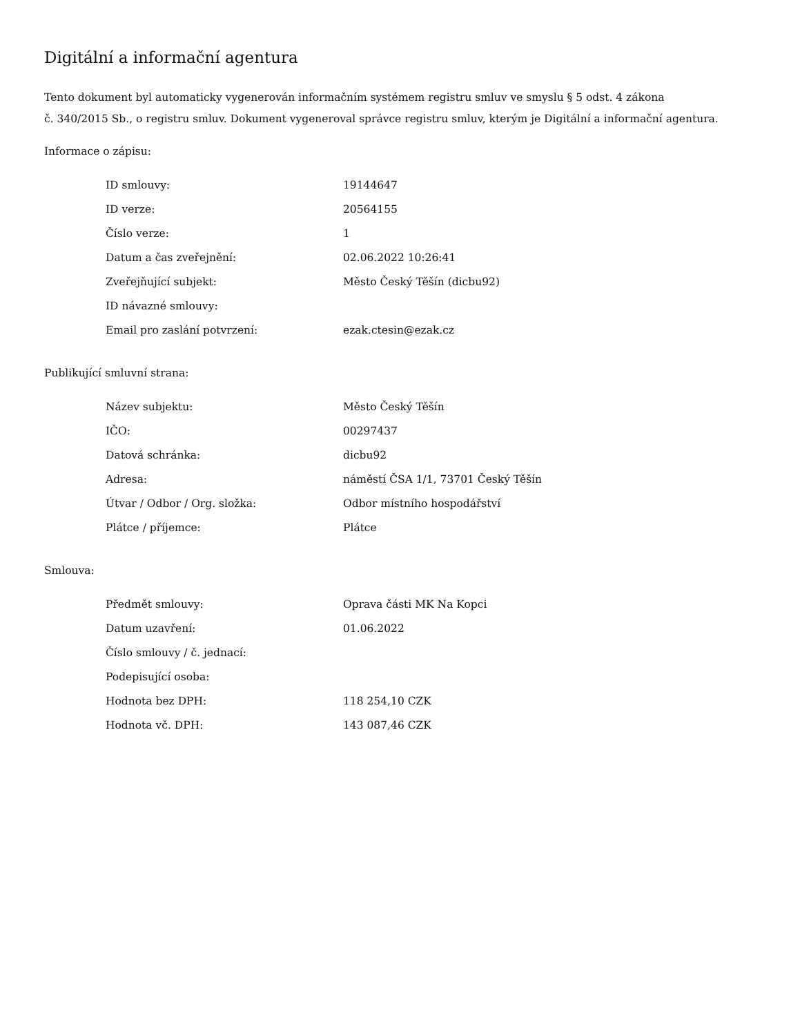Digitální a informační agentura
Tento dokument byl automaticky vygenerován informačním systémem registru smluv ve smyslu § 5 odst. 4 zákona
č. 340/2015 Sb., o registru smluv. Dokument vygeneroval správce registru smluv, kterým je Digitální a informační agentura.
Informace o zápisu:
| ID smlouvy: | 19144647 |
| ID verze: | 20564155 |
| Číslo verze: | 1 |
| Datum a čas zveřejnění: | 02.06.2022 10:26:41 |
| Zveřejňující subjekt: | Město Český Těšín (dicbu92) |
| ID návazné smlouvy: | |
| Email pro zaslání potvrzení: | ezak.ctesin@ezak.cz |
Publikující smluvní strana:
| Název subjektu: | Město Český Těšín |
| IČO: | 00297437 |
| Datová schránka: | dicbu92 |
| Adresa: | náměstí ČSA 1/1, 73701 Český Těšín |
| Útvar / Odbor / Org. složka: | Odbor místního hospodářství |
| Plátce / příjemce: | Plátce |
Smlouva:
| Předmět smlouvy: | Oprava části MK Na Kopci |
| Datum uzavření: | 01.06.2022 |
| Číslo smlouvy / č. jednací: | |
| Podepisující osoba: | |
| Hodnota bez DPH: | 118 254,10 CZK |
| Hodnota vč. DPH: | 143 087,46 CZK |